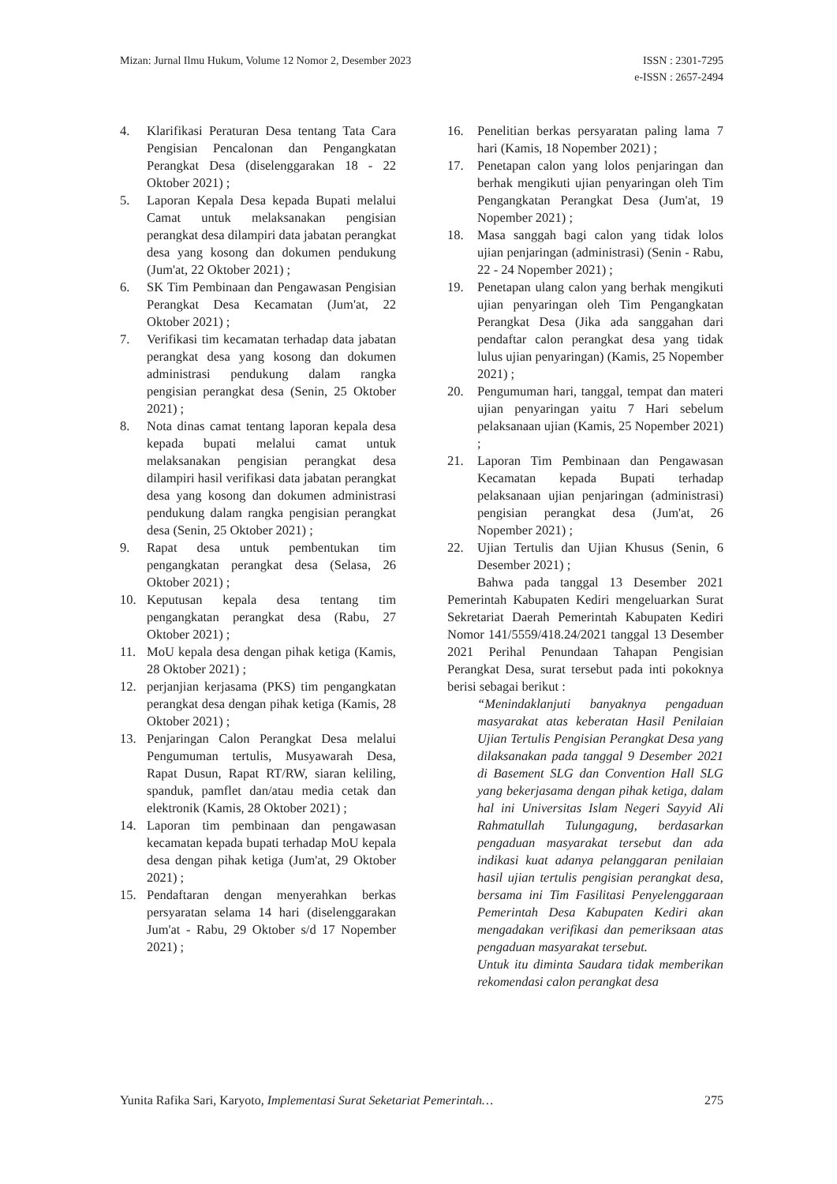Mizan: Jurnal Ilmu Hukum, Volume 12 Nomor 2, Desember 2023
ISSN : 2301-7295
e-ISSN : 2657-2494
4. Klarifikasi Peraturan Desa tentang Tata Cara Pengisian Pencalonan dan Pengangkatan Perangkat Desa (diselenggarakan 18 - 22 Oktober 2021) ;
5. Laporan Kepala Desa kepada Bupati melalui Camat untuk melaksanakan pengisian perangkat desa dilampiri data jabatan perangkat desa yang kosong dan dokumen pendukung (Jum'at, 22 Oktober 2021) ;
6. SK Tim Pembinaan dan Pengawasan Pengisian Perangkat Desa Kecamatan (Jum'at, 22 Oktober 2021) ;
7. Verifikasi tim kecamatan terhadap data jabatan perangkat desa yang kosong dan dokumen administrasi pendukung dalam rangka pengisian perangkat desa (Senin, 25 Oktober 2021) ;
8. Nota dinas camat tentang laporan kepala desa kepada bupati melalui camat untuk melaksanakan pengisian perangkat desa dilampiri hasil verifikasi data jabatan perangkat desa yang kosong dan dokumen administrasi pendukung dalam rangka pengisian perangkat desa (Senin, 25 Oktober 2021) ;
9. Rapat desa untuk pembentukan tim pengangkatan perangkat desa (Selasa, 26 Oktober 2021) ;
10. Keputusan kepala desa tentang tim pengangkatan perangkat desa (Rabu, 27 Oktober 2021) ;
11. MoU kepala desa dengan pihak ketiga (Kamis, 28 Oktober 2021) ;
12. perjanjian kerjasama (PKS) tim pengangkatan perangkat desa dengan pihak ketiga (Kamis, 28 Oktober 2021) ;
13. Penjaringan Calon Perangkat Desa melalui Pengumuman tertulis, Musyawarah Desa, Rapat Dusun, Rapat RT/RW, siaran keliling, spanduk, pamflet dan/atau media cetak dan elektronik (Kamis, 28 Oktober 2021) ;
14. Laporan tim pembinaan dan pengawasan kecamatan kepada bupati terhadap MoU kepala desa dengan pihak ketiga (Jum'at, 29 Oktober 2021) ;
15. Pendaftaran dengan menyerahkan berkas persyaratan selama 14 hari (diselenggarakan Jum'at - Rabu, 29 Oktober s/d 17 Nopember 2021) ;
16. Penelitian berkas persyaratan paling lama 7 hari (Kamis, 18 Nopember 2021) ;
17. Penetapan calon yang lolos penjaringan dan berhak mengikuti ujian penyaringan oleh Tim Pengangkatan Perangkat Desa (Jum'at, 19 Nopember 2021) ;
18. Masa sanggah bagi calon yang tidak lolos ujian penjaringan (administrasi) (Senin - Rabu, 22 - 24 Nopember 2021) ;
19. Penetapan ulang calon yang berhak mengikuti ujian penyaringan oleh Tim Pengangkatan Perangkat Desa (Jika ada sanggahan dari pendaftar calon perangkat desa yang tidak lulus ujian penyaringan) (Kamis, 25 Nopember 2021) ;
20. Pengumuman hari, tanggal, tempat dan materi ujian penyaringan yaitu 7 Hari sebelum pelaksanaan ujian (Kamis, 25 Nopember 2021) ;
21. Laporan Tim Pembinaan dan Pengawasan Kecamatan kepada Bupati terhadap pelaksanaan ujian penjaringan (administrasi) pengisian perangkat desa (Jum'at, 26 Nopember 2021) ;
22. Ujian Tertulis dan Ujian Khusus (Senin, 6 Desember 2021) ;
Bahwa pada tanggal 13 Desember 2021 Pemerintah Kabupaten Kediri mengeluarkan Surat Sekretariat Daerah Pemerintah Kabupaten Kediri Nomor 141/5559/418.24/2021 tanggal 13 Desember 2021 Perihal Penundaan Tahapan Pengisian Perangkat Desa, surat tersebut pada inti pokoknya berisi sebagai berikut :
“Menindaklanjuti banyaknya pengaduan masyarakat atas keberatan Hasil Penilaian Ujian Tertulis Pengisian Perangkat Desa yang dilaksanakan pada tanggal 9 Desember 2021 di Basement SLG dan Convention Hall SLG yang bekerjasama dengan pihak ketiga, dalam hal ini Universitas Islam Negeri Sayyid Ali Rahmatullah Tulungagung, berdasarkan pengaduan masyarakat tersebut dan ada indikasi kuat adanya pelanggaran penilaian hasil ujian tertulis pengisian perangkat desa, bersama ini Tim Fasilitasi Penyelenggaraan Pemerintah Desa Kabupaten Kediri akan mengadakan verifikasi dan pemeriksaan atas pengaduan masyarakat tersebut.
Untuk itu diminta Saudara tidak memberikan rekomendasi calon perangkat desa
Yunita Rafika Sari, Karyoto, Implementasi Surat Seketariat Pemerintah…
275